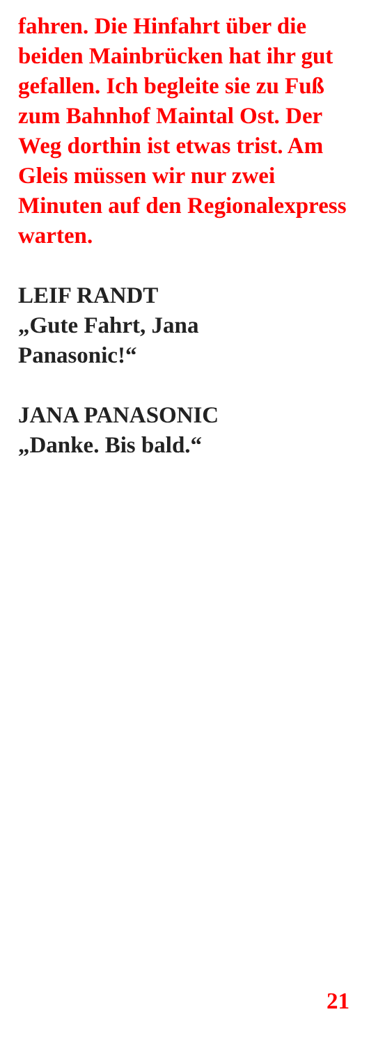fahren. Die Hinfahrt über die beiden Mainbrücken hat ihr gut gefallen. Ich begleite sie zu Fuß zum Bahnhof Maintal Ost. Der Weg dorthin ist etwas trist. Am Gleis müssen wir nur zwei Minuten auf den Regionalexpress warten.
LEIF RANDT
„Gute Fahrt, Jana
Panasonic!“
JANA PANASONIC
„Danke. Bis bald.“
21